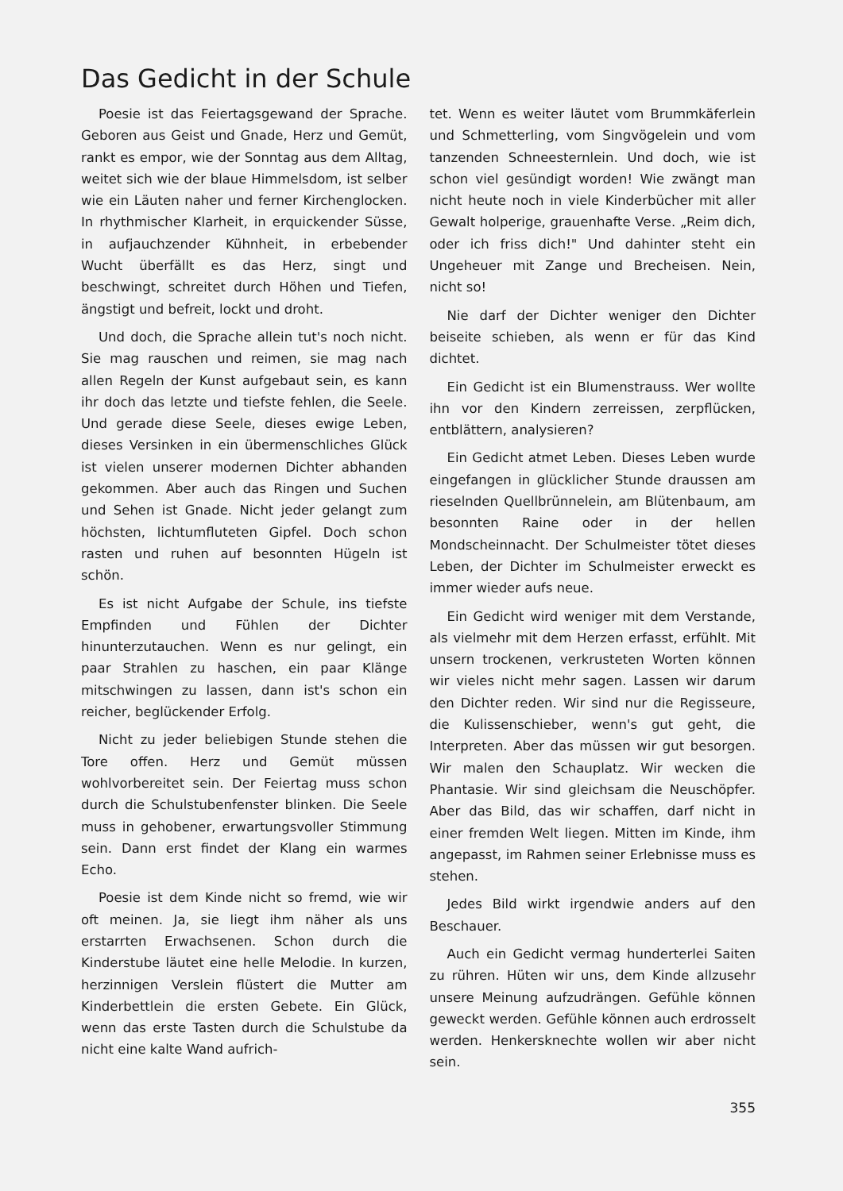Das Gedicht in der Schule
Poesie ist das Feiertagsgewand der Sprache. Geboren aus Geist und Gnade, Herz und Gemüt, rankt es empor, wie der Sonntag aus dem Alltag, weitet sich wie der blaue Himmelsdom, ist selber wie ein Läuten naher und ferner Kirchenglocken. In rhythmischer Klarheit, in erquickender Süsse, in aufjauchzender Kühnheit, in erbebender Wucht überfällt es das Herz, singt und beschwingt, schreitet durch Höhen und Tiefen, ängstigt und befreit, lockt und droht.
Und doch, die Sprache allein tut's noch nicht. Sie mag rauschen und reimen, sie mag nach allen Regeln der Kunst aufgebaut sein, es kann ihr doch das letzte und tiefste fehlen, die Seele. Und gerade diese Seele, dieses ewige Leben, dieses Versinken in ein übermenschliches Glück ist vielen unserer modernen Dichter abhanden gekommen. Aber auch das Ringen und Suchen und Sehen ist Gnade. Nicht jeder gelangt zum höchsten, lichtumfluteten Gipfel. Doch schon rasten und ruhen auf besonnten Hügeln ist schön.
Es ist nicht Aufgabe der Schule, ins tiefste Empfinden und Fühlen der Dichter hinunterzutauchen. Wenn es nur gelingt, ein paar Strahlen zu haschen, ein paar Klänge mitschwingen zu lassen, dann ist's schon ein reicher, beglückender Erfolg.
Nicht zu jeder beliebigen Stunde stehen die Tore offen. Herz und Gemüt müssen wohlvorbereitet sein. Der Feiertag muss schon durch die Schulstubenfenster blinken. Die Seele muss in gehobener, erwartungsvoller Stimmung sein. Dann erst findet der Klang ein warmes Echo.
Poesie ist dem Kinde nicht so fremd, wie wir oft meinen. Ja, sie liegt ihm näher als uns erstarrten Erwachsenen. Schon durch die Kinderstube läutet eine helle Melodie. In kurzen, herzinnigen Verslein flüstert die Mutter am Kinderbettlein die ersten Gebete. Ein Glück, wenn das erste Tasten durch die Schulstube da nicht eine kalte Wand aufrich-
tet. Wenn es weiter läutet vom Brummkäferlein und Schmetterling, vom Singvögelein und vom tanzenden Schneesternlein. Und doch, wie ist schon viel gesündigt worden! Wie zwängt man nicht heute noch in viele Kinderbücher mit aller Gewalt holperige, grauenhafte Verse. „Reim dich, oder ich friss dich!" Und dahinter steht ein Ungeheuer mit Zange und Brecheisen. Nein, nicht so!
Nie darf der Dichter weniger den Dichter beiseite schieben, als wenn er für das Kind dichtet.
Ein Gedicht ist ein Blumenstrauss. Wer wollte ihn vor den Kindern zerreissen, zerpflücken, entblättern, analysieren?
Ein Gedicht atmet Leben. Dieses Leben wurde eingefangen in glücklicher Stunde draussen am rieselnden Quellbrünnelein, am Blütenbaum, am besonnten Raine oder in der hellen Mondscheinnacht. Der Schulmeister tötet dieses Leben, der Dichter im Schulmeister erweckt es immer wieder aufs neue.
Ein Gedicht wird weniger mit dem Verstande, als vielmehr mit dem Herzen erfasst, erfühlt. Mit unsern trockenen, verkrusteten Worten können wir vieles nicht mehr sagen. Lassen wir darum den Dichter reden. Wir sind nur die Regisseure, die Kulissenschieber, wenn's gut geht, die Interpreten. Aber das müssen wir gut besorgen. Wir malen den Schauplatz. Wir wecken die Phantasie. Wir sind gleichsam die Neuschöpfer. Aber das Bild, das wir schaffen, darf nicht in einer fremden Welt liegen. Mitten im Kinde, ihm angepasst, im Rahmen seiner Erlebnisse muss es stehen.
Jedes Bild wirkt irgendwie anders auf den Beschauer.
Auch ein Gedicht vermag hunderterlei Saiten zu rühren. Hüten wir uns, dem Kinde allzusehr unsere Meinung aufzudrängen. Gefühle können geweckt werden. Gefühle können auch erdrosselt werden. Henkersknechte wollen wir aber nicht sein.
355